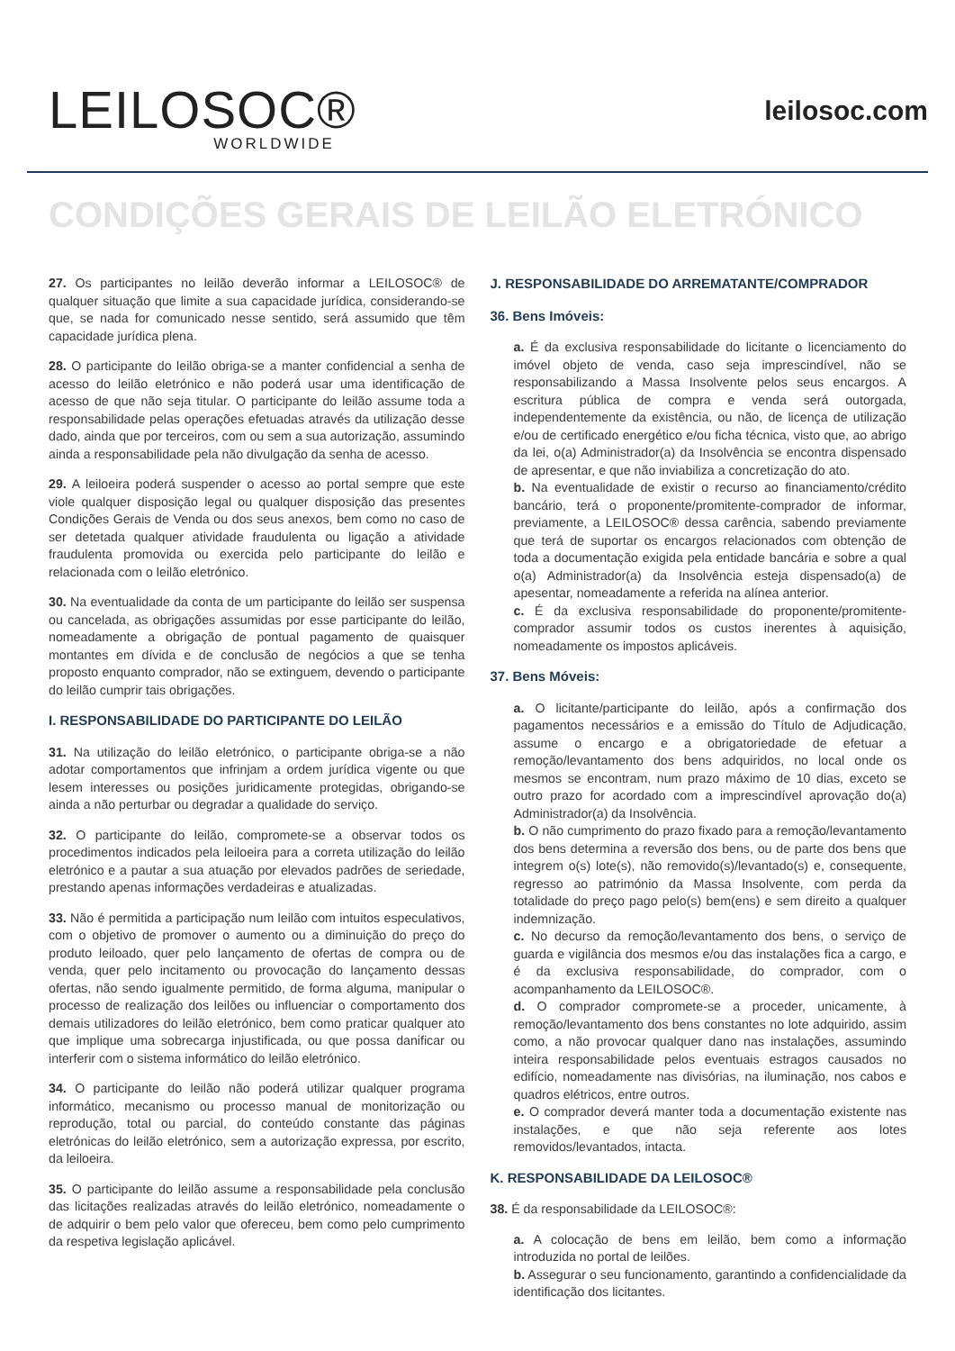LEILOSOC®
WORLDWIDE
leilosoc.com
CONDIÇÕES GERAIS DE LEILÃO ELETRÓNICO
27. Os participantes no leilão deverão informar a LEILOSOC® de qualquer situação que limite a sua capacidade jurídica, considerando-se que, se nada for comunicado nesse sentido, será assumido que têm capacidade jurídica plena.
28. O participante do leilão obriga-se a manter confidencial a senha de acesso do leilão eletrónico e não poderá usar uma identificação de acesso de que não seja titular. O participante do leilão assume toda a responsabilidade pelas operações efetuadas através da utilização desse dado, ainda que por terceiros, com ou sem a sua autorização, assumindo ainda a responsabilidade pela não divulgação da senha de acesso.
29. A leiloeira poderá suspender o acesso ao portal sempre que este viole qualquer disposição legal ou qualquer disposição das presentes Condições Gerais de Venda ou dos seus anexos, bem como no caso de ser detetada qualquer atividade fraudulenta ou ligação a atividade fraudulenta promovida ou exercida pelo participante do leilão e relacionada com o leilão eletrónico.
30. Na eventualidade da conta de um participante do leilão ser suspensa ou cancelada, as obrigações assumidas por esse participante do leilão, nomeadamente a obrigação de pontual pagamento de quaisquer montantes em dívida e de conclusão de negócios a que se tenha proposto enquanto comprador, não se extinguem, devendo o participante do leilão cumprir tais obrigações.
I. RESPONSABILIDADE DO PARTICIPANTE DO LEILÃO
31. Na utilização do leilão eletrónico, o participante obriga-se a não adotar comportamentos que infrinjam a ordem jurídica vigente ou que lesem interesses ou posições juridicamente protegidas, obrigando-se ainda a não perturbar ou degradar a qualidade do serviço.
32. O participante do leilão, compromete-se a observar todos os procedimentos indicados pela leiloeira para a correta utilização do leilão eletrónico e a pautar a sua atuação por elevados padrões de seriedade, prestando apenas informações verdadeiras e atualizadas.
33. Não é permitida a participação num leilão com intuitos especulativos, com o objetivo de promover o aumento ou a diminuição do preço do produto leiloado, quer pelo lançamento de ofertas de compra ou de venda, quer pelo incitamento ou provocação do lançamento dessas ofertas, não sendo igualmente permitido, de forma alguma, manipular o processo de realização dos leilões ou influenciar o comportamento dos demais utilizadores do leilão eletrónico, bem como praticar qualquer ato que implique uma sobrecarga injustificada, ou que possa danificar ou interferir com o sistema informático do leilão eletrónico.
34. O participante do leilão não poderá utilizar qualquer programa informático, mecanismo ou processo manual de monitorização ou reprodução, total ou parcial, do conteúdo constante das páginas eletrónicas do leilão eletrónico, sem a autorização expressa, por escrito, da leiloeira.
35. O participante do leilão assume a responsabilidade pela conclusão das licitações realizadas através do leilão eletrónico, nomeadamente o de adquirir o bem pelo valor que ofereceu, bem como pelo cumprimento da respetiva legislação aplicável.
J. RESPONSABILIDADE DO ARREMATANTE/COMPRADOR
36. Bens Imóveis:
a. É da exclusiva responsabilidade do licitante o licenciamento do imóvel objeto de venda, caso seja imprescindível, não se responsabilizando a Massa Insolvente pelos seus encargos. A escritura pública de compra e venda será outorgada, independentemente da existência, ou não, de licença de utilização e/ou de certificado energético e/ou ficha técnica, visto que, ao abrigo da lei, o(a) Administrador(a) da Insolvência se encontra dispensado de apresentar, e que não inviabiliza a concretização do ato.
b. Na eventualidade de existir o recurso ao financiamento/crédito bancário, terá o proponente/promitente-comprador de informar, previamente, a LEILOSOC® dessa carência, sabendo previamente que terá de suportar os encargos relacionados com obtenção de toda a documentação exigida pela entidade bancária e sobre a qual o(a) Administrador(a) da Insolvência esteja dispensado(a) de apesentar, nomeadamente a referida na alínea anterior.
c. É da exclusiva responsabilidade do proponente/promitente-comprador assumir todos os custos inerentes à aquisição, nomeadamente os impostos aplicáveis.
37. Bens Móveis:
a. O licitante/participante do leilão, após a confirmação dos pagamentos necessários e a emissão do Título de Adjudicação, assume o encargo e a obrigatoriedade de efetuar a remoção/levantamento dos bens adquiridos, no local onde os mesmos se encontram, num prazo máximo de 10 dias, exceto se outro prazo for acordado com a imprescindível aprovação do(a) Administrador(a) da Insolvência.
b. O não cumprimento do prazo fixado para a remoção/levantamento dos bens determina a reversão dos bens, ou de parte dos bens que integrem o(s) lote(s), não removido(s)/levantado(s) e, consequente, regresso ao património da Massa Insolvente, com perda da totalidade do preço pago pelo(s) bem(ens) e sem direito a qualquer indemnização.
c. No decurso da remoção/levantamento dos bens, o serviço de guarda e vigilância dos mesmos e/ou das instalações fica a cargo, e é da exclusiva responsabilidade, do comprador, com o acompanhamento da LEILOSOC®.
d. O comprador compromete-se a proceder, unicamente, à remoção/levantamento dos bens constantes no lote adquirido, assim como, a não provocar qualquer dano nas instalações, assumindo inteira responsabilidade pelos eventuais estragos causados no edifício, nomeadamente nas divisórias, na iluminação, nos cabos e quadros elétricos, entre outros.
e. O comprador deverá manter toda a documentação existente nas instalações, e que não seja referente aos lotes removidos/levantados, intacta.
K. RESPONSABILIDADE DA LEILOSOC®
38. É da responsabilidade da LEILOSOC®:
a. A colocação de bens em leilão, bem como a informação introduzida no portal de leilões.
b. Assegurar o seu funcionamento, garantindo a confidencialidade da identificação dos licitantes.